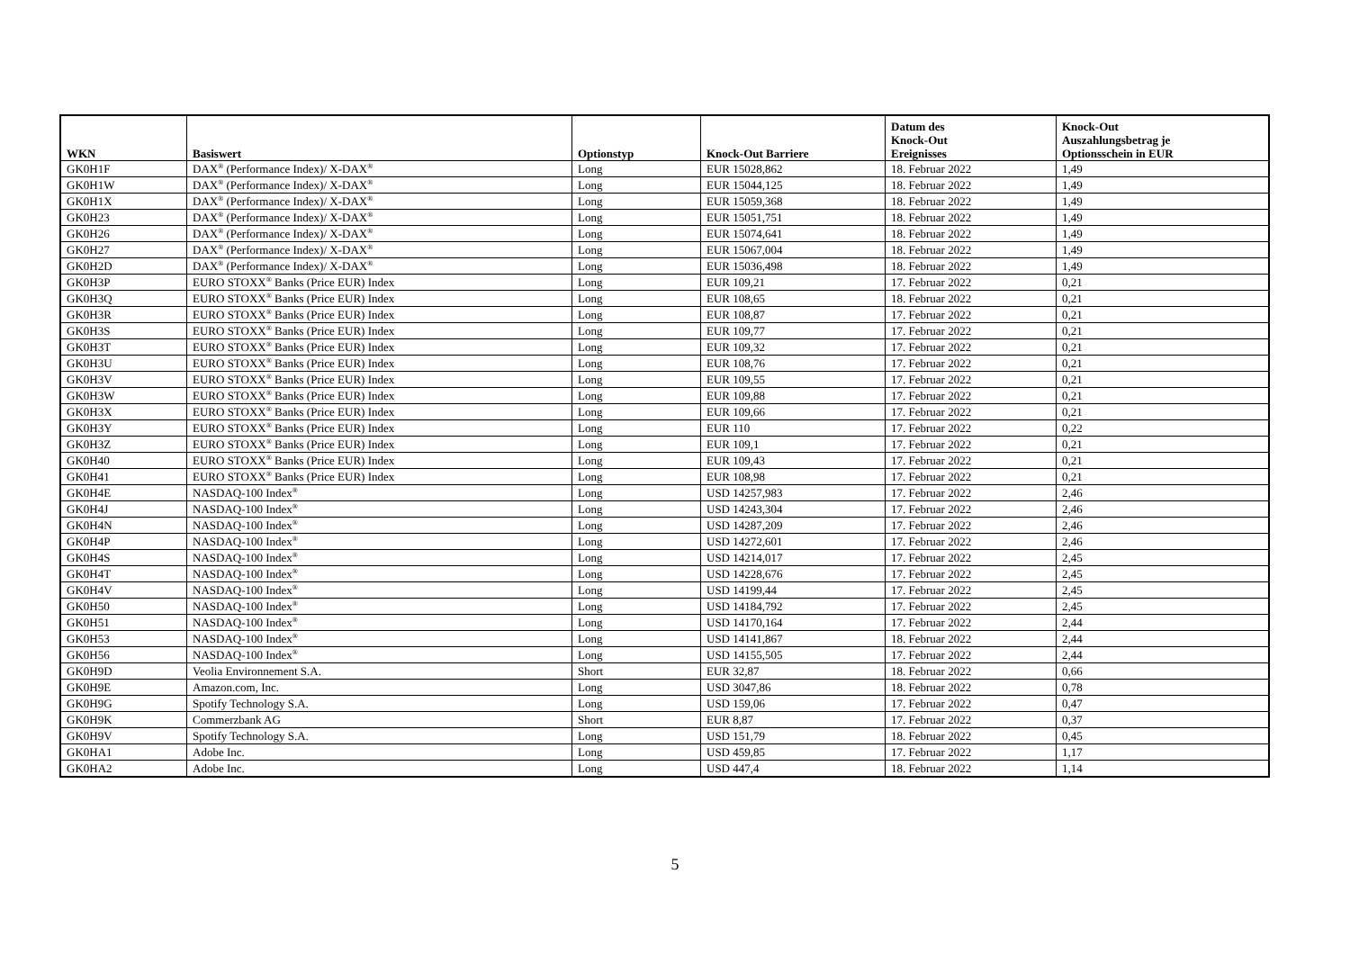| WKN | Basiswert | Optionstyp | Knock-Out Barriere | Datum des Knock-Out Ereignisses | Knock-Out Auszahlungsbetrag je Optionsschein in EUR |
| --- | --- | --- | --- | --- | --- |
| GK0H1F | DAX<sup>®</sup> (Performance Index)/ X-DAX<sup>®</sup> | Long | EUR 15028,862 | 18. Februar 2022 | 1,49 |
| GK0H1W | DAX<sup>®</sup> (Performance Index)/ X-DAX<sup>®</sup> | Long | EUR 15044,125 | 18. Februar 2022 | 1,49 |
| GK0H1X | DAX<sup>®</sup> (Performance Index)/ X-DAX<sup>®</sup> | Long | EUR 15059,368 | 18. Februar 2022 | 1,49 |
| GK0H23 | DAX<sup>®</sup> (Performance Index)/ X-DAX<sup>®</sup> | Long | EUR 15051,751 | 18. Februar 2022 | 1,49 |
| GK0H26 | DAX<sup>®</sup> (Performance Index)/ X-DAX<sup>®</sup> | Long | EUR 15074,641 | 18. Februar 2022 | 1,49 |
| GK0H27 | DAX<sup>®</sup> (Performance Index)/ X-DAX<sup>®</sup> | Long | EUR 15067,004 | 18. Februar 2022 | 1,49 |
| GK0H2D | DAX<sup>®</sup> (Performance Index)/ X-DAX<sup>®</sup> | Long | EUR 15036,498 | 18. Februar 2022 | 1,49 |
| GK0H3P | EURO STOXX<sup>®</sup> Banks (Price EUR) Index | Long | EUR 109,21 | 17. Februar 2022 | 0,21 |
| GK0H3Q | EURO STOXX<sup>®</sup> Banks (Price EUR) Index | Long | EUR 108,65 | 18. Februar 2022 | 0,21 |
| GK0H3R | EURO STOXX<sup>®</sup> Banks (Price EUR) Index | Long | EUR 108,87 | 17. Februar 2022 | 0,21 |
| GK0H3S | EURO STOXX<sup>®</sup> Banks (Price EUR) Index | Long | EUR 109,77 | 17. Februar 2022 | 0,21 |
| GK0H3T | EURO STOXX<sup>®</sup> Banks (Price EUR) Index | Long | EUR 109,32 | 17. Februar 2022 | 0,21 |
| GK0H3U | EURO STOXX<sup>®</sup> Banks (Price EUR) Index | Long | EUR 108,76 | 17. Februar 2022 | 0,21 |
| GK0H3V | EURO STOXX<sup>®</sup> Banks (Price EUR) Index | Long | EUR 109,55 | 17. Februar 2022 | 0,21 |
| GK0H3W | EURO STOXX<sup>®</sup> Banks (Price EUR) Index | Long | EUR 109,88 | 17. Februar 2022 | 0,21 |
| GK0H3X | EURO STOXX<sup>®</sup> Banks (Price EUR) Index | Long | EUR 109,66 | 17. Februar 2022 | 0,21 |
| GK0H3Y | EURO STOXX<sup>®</sup> Banks (Price EUR) Index | Long | EUR 110 | 17. Februar 2022 | 0,22 |
| GK0H3Z | EURO STOXX<sup>®</sup> Banks (Price EUR) Index | Long | EUR 109,1 | 17. Februar 2022 | 0,21 |
| GK0H40 | EURO STOXX<sup>®</sup> Banks (Price EUR) Index | Long | EUR 109,43 | 17. Februar 2022 | 0,21 |
| GK0H41 | EURO STOXX<sup>®</sup> Banks (Price EUR) Index | Long | EUR 108,98 | 17. Februar 2022 | 0,21 |
| GK0H4E | NASDAQ-100 Index<sup>®</sup> | Long | USD 14257,983 | 17. Februar 2022 | 2,46 |
| GK0H4J | NASDAQ-100 Index<sup>®</sup> | Long | USD 14243,304 | 17. Februar 2022 | 2,46 |
| GK0H4N | NASDAQ-100 Index<sup>®</sup> | Long | USD 14287,209 | 17. Februar 2022 | 2,46 |
| GK0H4P | NASDAQ-100 Index<sup>®</sup> | Long | USD 14272,601 | 17. Februar 2022 | 2,46 |
| GK0H4S | NASDAQ-100 Index<sup>®</sup> | Long | USD 14214,017 | 17. Februar 2022 | 2,45 |
| GK0H4T | NASDAQ-100 Index<sup>®</sup> | Long | USD 14228,676 | 17. Februar 2022 | 2,45 |
| GK0H4V | NASDAQ-100 Index<sup>®</sup> | Long | USD 14199,44 | 17. Februar 2022 | 2,45 |
| GK0H50 | NASDAQ-100 Index<sup>®</sup> | Long | USD 14184,792 | 17. Februar 2022 | 2,45 |
| GK0H51 | NASDAQ-100 Index<sup>®</sup> | Long | USD 14170,164 | 17. Februar 2022 | 2,44 |
| GK0H53 | NASDAQ-100 Index<sup>®</sup> | Long | USD 14141,867 | 18. Februar 2022 | 2,44 |
| GK0H56 | NASDAQ-100 Index<sup>®</sup> | Long | USD 14155,505 | 17. Februar 2022 | 2,44 |
| GK0H9D | Veolia Environnement S.A. | Short | EUR 32,87 | 18. Februar 2022 | 0,66 |
| GK0H9E | Amazon.com, Inc. | Long | USD 3047,86 | 18. Februar 2022 | 0,78 |
| GK0H9G | Spotify Technology S.A. | Long | USD 159,06 | 17. Februar 2022 | 0,47 |
| GK0H9K | Commerzbank AG | Short | EUR 8,87 | 17. Februar 2022 | 0,37 |
| GK0H9V | Spotify Technology S.A. | Long | USD 151,79 | 18. Februar 2022 | 0,45 |
| GK0HA1 | Adobe Inc. | Long | USD 459,85 | 17. Februar 2022 | 1,17 |
| GK0HA2 | Adobe Inc. | Long | USD 447,4 | 18. Februar 2022 | 1,14 |
5